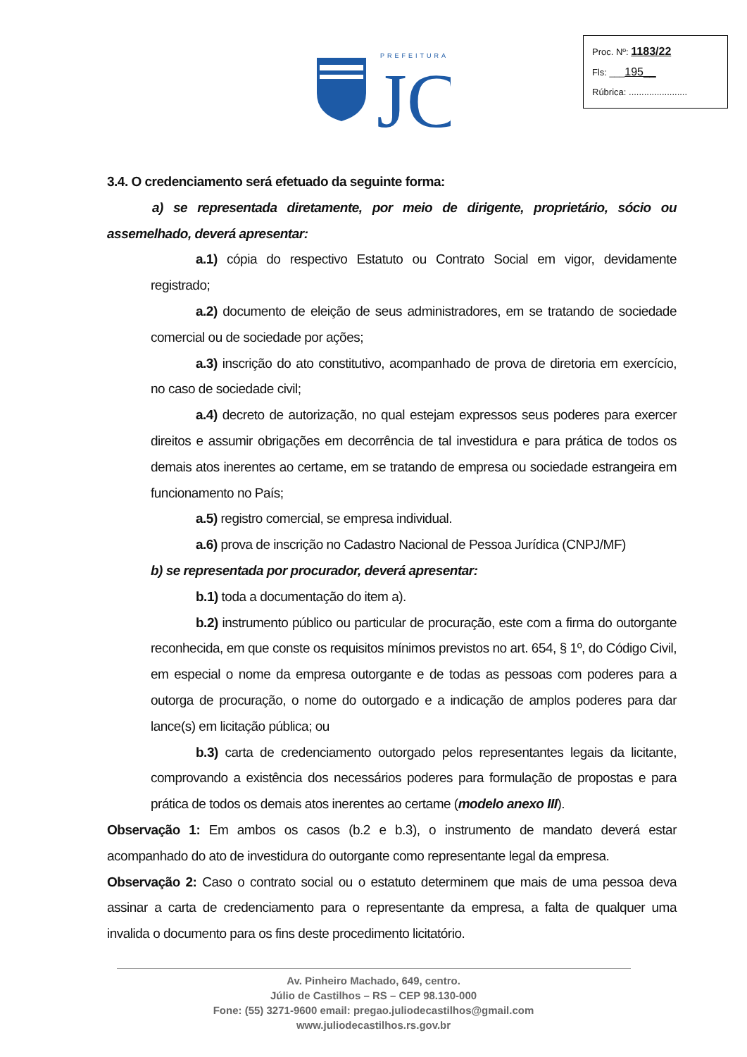PREFEITURA
JC
Proc. Nº: 1183/22
Fls: ___195__
Rúbrica: .......................
3.4. O credenciamento será efetuado da seguinte forma:
a) se representada diretamente, por meio de dirigente, proprietário, sócio ou assemelhado, deverá apresentar:
a.1) cópia do respectivo Estatuto ou Contrato Social em vigor, devidamente registrado;
a.2) documento de eleição de seus administradores, em se tratando de sociedade comercial ou de sociedade por ações;
a.3) inscrição do ato constitutivo, acompanhado de prova de diretoria em exercício, no caso de sociedade civil;
a.4) decreto de autorização, no qual estejam expressos seus poderes para exercer direitos e assumir obrigações em decorrência de tal investidura e para prática de todos os demais atos inerentes ao certame, em se tratando de empresa ou sociedade estrangeira em funcionamento no País;
a.5) registro comercial, se empresa individual.
a.6) prova de inscrição no Cadastro Nacional de Pessoa Jurídica (CNPJ/MF)
b) se representada por procurador, deverá apresentar:
b.1) toda a documentação do item a).
b.2) instrumento público ou particular de procuração, este com a firma do outorgante reconhecida, em que conste os requisitos mínimos previstos no art. 654, § 1º, do Código Civil, em especial o nome da empresa outorgante e de todas as pessoas com poderes para a outorga de procuração, o nome do outorgado e a indicação de amplos poderes para dar lance(s) em licitação pública; ou
b.3) carta de credenciamento outorgado pelos representantes legais da licitante, comprovando a existência dos necessários poderes para formulação de propostas e para prática de todos os demais atos inerentes ao certame (modelo anexo III).
Observação 1: Em ambos os casos (b.2 e b.3), o instrumento de mandato deverá estar acompanhado do ato de investidura do outorgante como representante legal da empresa.
Observação 2: Caso o contrato social ou o estatuto determinem que mais de uma pessoa deva assinar a carta de credenciamento para o representante da empresa, a falta de qualquer uma invalida o documento para os fins deste procedimento licitatório.
Av. Pinheiro Machado, 649, centro.
Júlio de Castilhos – RS – CEP 98.130-000
Fone: (55) 3271-9600 email: pregao.juliodecastilhos@gmail.com
www.juliodecastilhos.rs.gov.br